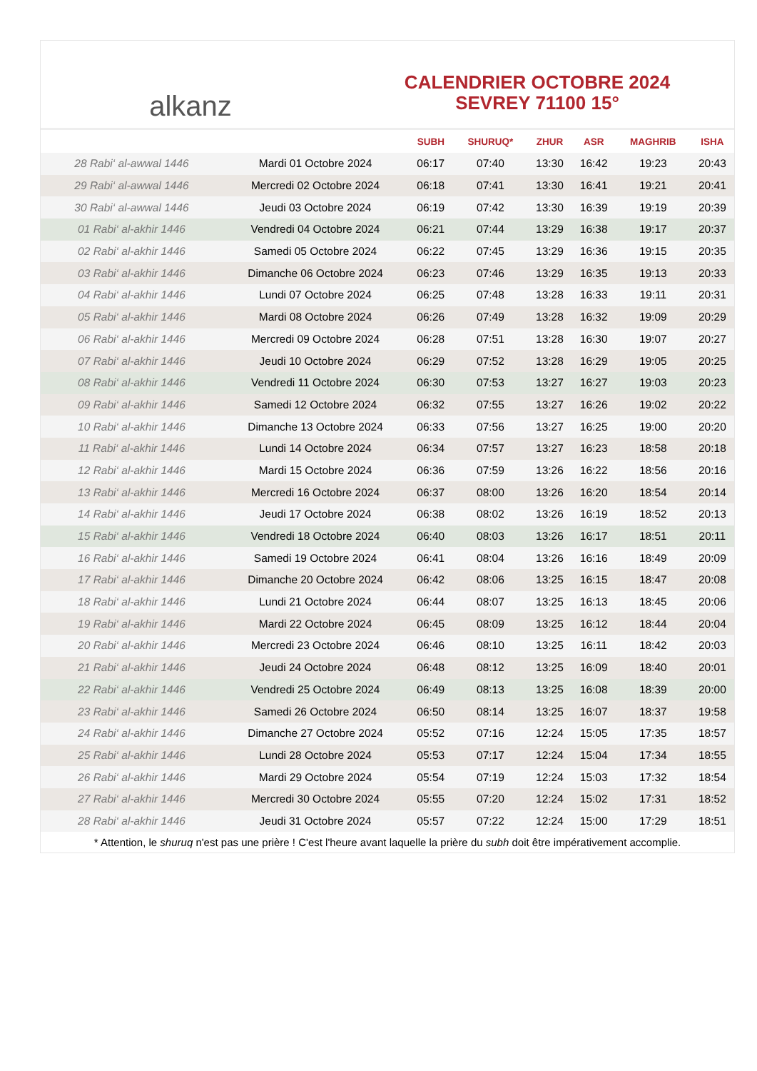alkanz
CALENDRIER OCTOBRE 2024
SEVREY 71100 15°
| | | SUBH | SHURUQ* | ZHUR | ASR | MAGHRIB | ISHA |
| --- | --- | --- | --- | --- | --- | --- | --- |
| 28 Rabi‘ al-awwal 1446 | Mardi 01 Octobre 2024 | 06:17 | 07:40 | 13:30 | 16:42 | 19:23 | 20:43 |
| 29 Rabi‘ al-awwal 1446 | Mercredi 02 Octobre 2024 | 06:18 | 07:41 | 13:30 | 16:41 | 19:21 | 20:41 |
| 30 Rabi‘ al-awwal 1446 | Jeudi 03 Octobre 2024 | 06:19 | 07:42 | 13:30 | 16:39 | 19:19 | 20:39 |
| 01 Rabi‘ al-akhir 1446 | Vendredi 04 Octobre 2024 | 06:21 | 07:44 | 13:29 | 16:38 | 19:17 | 20:37 |
| 02 Rabi‘ al-akhir 1446 | Samedi 05 Octobre 2024 | 06:22 | 07:45 | 13:29 | 16:36 | 19:15 | 20:35 |
| 03 Rabi‘ al-akhir 1446 | Dimanche 06 Octobre 2024 | 06:23 | 07:46 | 13:29 | 16:35 | 19:13 | 20:33 |
| 04 Rabi‘ al-akhir 1446 | Lundi 07 Octobre 2024 | 06:25 | 07:48 | 13:28 | 16:33 | 19:11 | 20:31 |
| 05 Rabi‘ al-akhir 1446 | Mardi 08 Octobre 2024 | 06:26 | 07:49 | 13:28 | 16:32 | 19:09 | 20:29 |
| 06 Rabi‘ al-akhir 1446 | Mercredi 09 Octobre 2024 | 06:28 | 07:51 | 13:28 | 16:30 | 19:07 | 20:27 |
| 07 Rabi‘ al-akhir 1446 | Jeudi 10 Octobre 2024 | 06:29 | 07:52 | 13:28 | 16:29 | 19:05 | 20:25 |
| 08 Rabi‘ al-akhir 1446 | Vendredi 11 Octobre 2024 | 06:30 | 07:53 | 13:27 | 16:27 | 19:03 | 20:23 |
| 09 Rabi‘ al-akhir 1446 | Samedi 12 Octobre 2024 | 06:32 | 07:55 | 13:27 | 16:26 | 19:02 | 20:22 |
| 10 Rabi‘ al-akhir 1446 | Dimanche 13 Octobre 2024 | 06:33 | 07:56 | 13:27 | 16:25 | 19:00 | 20:20 |
| 11 Rabi‘ al-akhir 1446 | Lundi 14 Octobre 2024 | 06:34 | 07:57 | 13:27 | 16:23 | 18:58 | 20:18 |
| 12 Rabi‘ al-akhir 1446 | Mardi 15 Octobre 2024 | 06:36 | 07:59 | 13:26 | 16:22 | 18:56 | 20:16 |
| 13 Rabi‘ al-akhir 1446 | Mercredi 16 Octobre 2024 | 06:37 | 08:00 | 13:26 | 16:20 | 18:54 | 20:14 |
| 14 Rabi‘ al-akhir 1446 | Jeudi 17 Octobre 2024 | 06:38 | 08:02 | 13:26 | 16:19 | 18:52 | 20:13 |
| 15 Rabi‘ al-akhir 1446 | Vendredi 18 Octobre 2024 | 06:40 | 08:03 | 13:26 | 16:17 | 18:51 | 20:11 |
| 16 Rabi‘ al-akhir 1446 | Samedi 19 Octobre 2024 | 06:41 | 08:04 | 13:26 | 16:16 | 18:49 | 20:09 |
| 17 Rabi‘ al-akhir 1446 | Dimanche 20 Octobre 2024 | 06:42 | 08:06 | 13:25 | 16:15 | 18:47 | 20:08 |
| 18 Rabi‘ al-akhir 1446 | Lundi 21 Octobre 2024 | 06:44 | 08:07 | 13:25 | 16:13 | 18:45 | 20:06 |
| 19 Rabi‘ al-akhir 1446 | Mardi 22 Octobre 2024 | 06:45 | 08:09 | 13:25 | 16:12 | 18:44 | 20:04 |
| 20 Rabi‘ al-akhir 1446 | Mercredi 23 Octobre 2024 | 06:46 | 08:10 | 13:25 | 16:11 | 18:42 | 20:03 |
| 21 Rabi‘ al-akhir 1446 | Jeudi 24 Octobre 2024 | 06:48 | 08:12 | 13:25 | 16:09 | 18:40 | 20:01 |
| 22 Rabi‘ al-akhir 1446 | Vendredi 25 Octobre 2024 | 06:49 | 08:13 | 13:25 | 16:08 | 18:39 | 20:00 |
| 23 Rabi‘ al-akhir 1446 | Samedi 26 Octobre 2024 | 06:50 | 08:14 | 13:25 | 16:07 | 18:37 | 19:58 |
| 24 Rabi‘ al-akhir 1446 | Dimanche 27 Octobre 2024 | 05:52 | 07:16 | 12:24 | 15:05 | 17:35 | 18:57 |
| 25 Rabi‘ al-akhir 1446 | Lundi 28 Octobre 2024 | 05:53 | 07:17 | 12:24 | 15:04 | 17:34 | 18:55 |
| 26 Rabi‘ al-akhir 1446 | Mardi 29 Octobre 2024 | 05:54 | 07:19 | 12:24 | 15:03 | 17:32 | 18:54 |
| 27 Rabi‘ al-akhir 1446 | Mercredi 30 Octobre 2024 | 05:55 | 07:20 | 12:24 | 15:02 | 17:31 | 18:52 |
| 28 Rabi‘ al-akhir 1446 | Jeudi 31 Octobre 2024 | 05:57 | 07:22 | 12:24 | 15:00 | 17:29 | 18:51 |
* Attention, le shuruq n'est pas une prière ! C'est l'heure avant laquelle la prière du subh doit être impérativement accomplie.